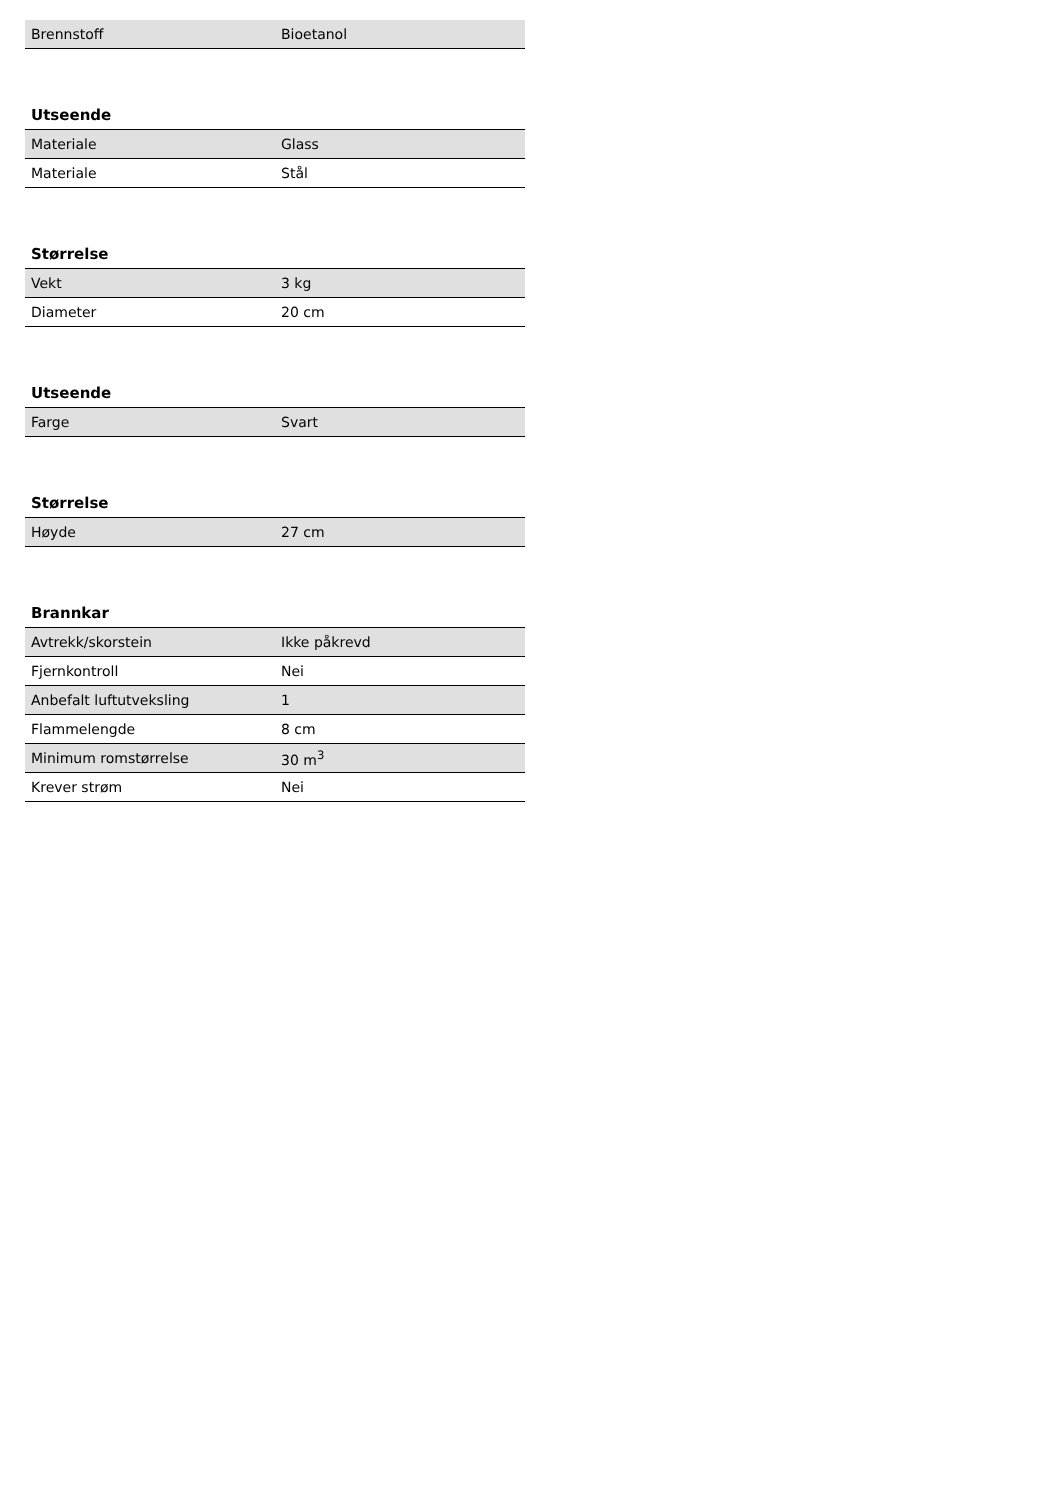| Brennstoff | Bioetanol |
Utseende
| Materiale | Glass |
| Materiale | Stål |
Størrelse
| Vekt | 3 kg |
| Diameter | 20 cm |
Utseende
| Farge | Svart |
Størrelse
| Høyde | 27 cm |
Brannkar
| Avtrekk/skorstein | Ikke påkrevd |
| Fjernkontroll | Nei |
| Anbefalt luftutveksling | 1 |
| Flammelengde | 8 cm |
| Minimum romstørrelse | 30 m<sup>3</sup> |
| Krever strøm | Nei |